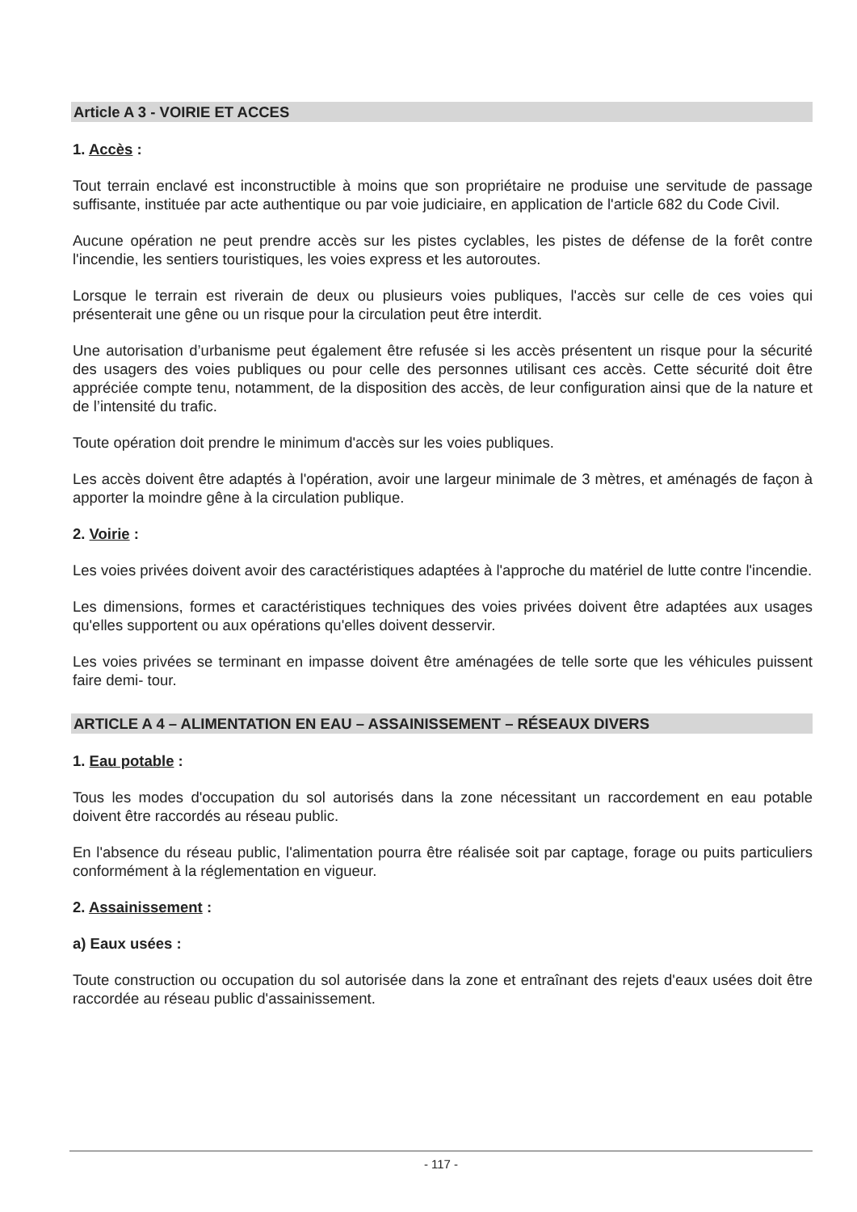Article A 3 - VOIRIE ET ACCES
1. Accès :
Tout terrain enclavé est inconstructible à moins que son propriétaire ne produise une servitude de passage suffisante, instituée par acte authentique ou par voie judiciaire, en application de l'article 682 du Code Civil.
Aucune opération ne peut prendre accès sur les pistes cyclables, les pistes de défense de la forêt contre l'incendie, les sentiers touristiques, les voies express et les autoroutes.
Lorsque le terrain est riverain de deux ou plusieurs voies publiques, l'accès sur celle de ces voies qui présenterait une gêne ou un risque pour la circulation peut être interdit.
Une autorisation d’urbanisme peut également être refusée si les accès présentent un risque pour la sécurité des usagers des voies publiques ou pour celle des personnes utilisant ces accès. Cette sécurité doit être appréciée compte tenu, notamment, de la disposition des accès, de leur configuration ainsi que de la nature et de l’intensité du trafic.
Toute opération doit prendre le minimum d'accès sur les voies publiques.
Les accès doivent être adaptés à l'opération, avoir une largeur minimale de 3 mètres, et aménagés de façon à apporter la moindre gêne à la circulation publique.
2. Voirie :
Les voies privées doivent avoir des caractéristiques adaptées à l'approche du matériel de lutte contre l'incendie.
Les dimensions, formes et caractéristiques techniques des voies privées doivent être adaptées aux usages qu'elles supportent ou aux opérations qu'elles doivent desservir.
Les voies privées se terminant en impasse doivent être aménagées de telle sorte que les véhicules puissent faire demi- tour.
ARTICLE A 4 – ALIMENTATION EN EAU – ASSAINISSEMENT – RÉSEAUX DIVERS
1. Eau potable :
Tous les modes d'occupation du sol autorisés dans la zone nécessitant un raccordement en eau potable doivent être raccordés au réseau public.
En l'absence du réseau public, l'alimentation pourra être réalisée soit par captage, forage ou puits particuliers conformément à la réglementation en vigueur.
2. Assainissement :
a) Eaux usées :
Toute construction ou occupation du sol autorisée dans la zone et entraînant des rejets d'eaux usées doit être raccordée au réseau public d'assainissement.
- 117 -